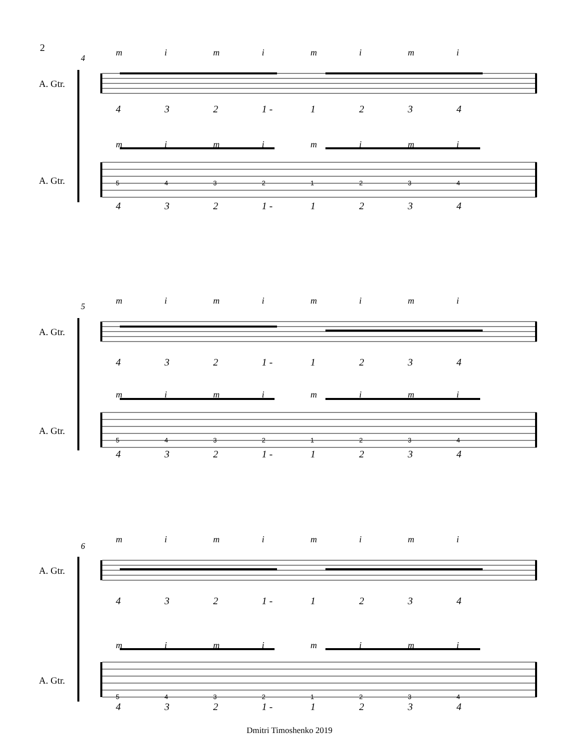2
4
mimimimi
A. Gtr.
432 1 - 1234
mimimimi
A. Gtr. 54321234
432 1 - 1234
5
mimimimi
A. Gtr.
432 1 - 1234
mimimimi
A. Gtr.
54321234
432 1 - 1234
6
mimimimi
A. Gtr.
432 1 - 1234
mimimimi
A. Gtr.
54321234
432 1 - 1234
Dmitri Timoshenko 2019